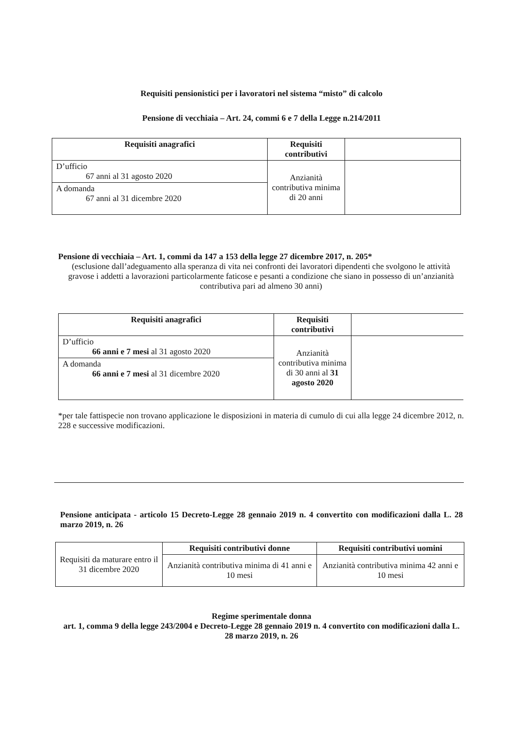Requisiti pensionistici per i lavoratori nel sistema “misto” di calcolo
Pensione di vecchiaia – Art. 24, commi 6 e 7 della Legge n.214/2011
| Requisiti anagrafici | Requisiti contributivi | |
| D’ufficio 67 anni al 31 agosto 2020 | Anzianità contributiva minima di 20 anni | |
| A domanda 67 anni al 31 dicembre 2020 | | |
Pensione di vecchiaia – Art. 1, commi da 147 a 153 della legge 27 dicembre 2017, n. 205*
(esclusione dall’adeguamento alla speranza di vita nei confronti dei lavoratori dipendenti che svolgono le attività gravose i addetti a lavorazioni particolarmente faticose e pesanti a condizione che siano in possesso di un’anzianità contributiva pari ad almeno 30 anni)
| Requisiti anagrafici | Requisiti contributivi | |
| D’ufficio 66 anni e 7 mesi al 31 agosto 2020 | Anzianità contributiva minima di 30 anni al 31 agosto 2020 | |
| A domanda 66 anni e 7 mesi al 31 dicembre 2020 | | |
*per tale fattispecie non trovano applicazione le disposizioni in materia di cumulo di cui alla legge 24 dicembre 2012, n. 228 e successive modificazioni.
Pensione anticipata - articolo 15 Decreto-Legge 28 gennaio 2019 n. 4 convertito con modificazioni dalla L. 28 marzo 2019, n. 26
| Requisiti da maturare entro il 31 dicembre 2020 | Requisiti contributivi donne | Requisiti contributivi uomini |
| | Anzianità contributiva minima di 41 anni e 10 mesi | Anzianità contributiva minima 42 anni e 10 mesi |
Regime sperimentale donna
art. 1, comma 9 della legge 243/2004 e Decreto-Legge 28 gennaio 2019 n. 4 convertito con modificazioni dalla L. 28 marzo 2019, n. 26